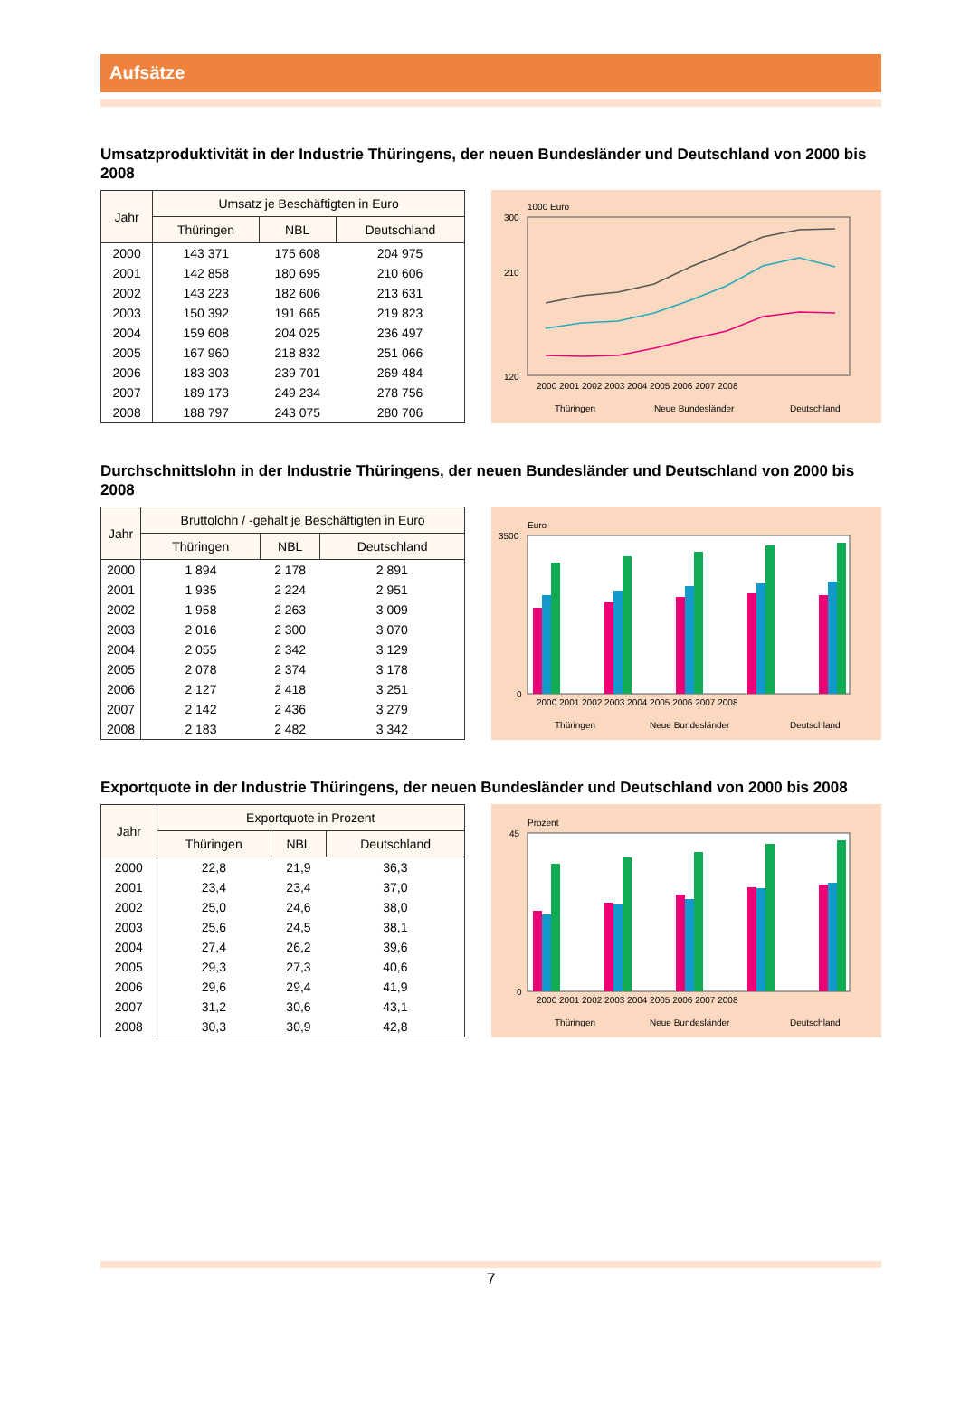Aufsätze
Umsatzproduktivität in der Industrie Thüringens, der neuen Bundesländer und Deutschland von 2000 bis 2008
| Jahr | Umsatz je Beschäftigten in Euro | | |
| --- | --- | --- | --- |
| | Thüringen | NBL | Deutschland |
| 2000 | 143 371 | 175 608 | 204 975 |
| 2001 | 142 858 | 180 695 | 210 606 |
| 2002 | 143 223 | 182 606 | 213 631 |
| 2003 | 150 392 | 191 665 | 219 823 |
| 2004 | 159 608 | 204 025 | 236 497 |
| 2005 | 167 960 | 218 832 | 251 066 |
| 2006 | 183 303 | 239 701 | 269 484 |
| 2007 | 189 173 | 249 234 | 278 756 |
| 2008 | 188 797 | 243 075 | 280 706 |
1000 Euro
300
210
120
2000 2001 2002 2003 2004 2005 2006 2007 2008
Thüringen
Neue Bundesländer
Deutschland
Durchschnittslohn in der Industrie Thüringens, der neuen Bundesländer und Deutschland von 2000 bis 2008
| Jahr | Bruttolohn / -gehalt je Beschäftigten in Euro | | |
| --- | --- | --- | --- |
| | Thüringen | NBL | Deutschland |
| 2000 | 1 894 | 2 178 | 2 891 |
| 2001 | 1 935 | 2 224 | 2 951 |
| 2002 | 1 958 | 2 263 | 3 009 |
| 2003 | 2 016 | 2 300 | 3 070 |
| 2004 | 2 055 | 2 342 | 3 129 |
| 2005 | 2 078 | 2 374 | 3 178 |
| 2006 | 2 127 | 2 418 | 3 251 |
| 2007 | 2 142 | 2 436 | 3 279 |
| 2008 | 2 183 | 2 482 | 3 342 |
Euro
3500
0
2000 2001 2002 2003 2004 2005 2006 2007 2008
Thüringen
Neue Bundesländer
Deutschland
Exportquote in der Industrie Thüringens, der neuen Bundesländer und Deutschland von 2000 bis 2008
| Jahr | Exportquote in Prozent | | |
| --- | --- | --- | --- |
| | Thüringen | NBL | Deutschland |
| 2000 | 22,8 | 21,9 | 36,3 |
| 2001 | 23,4 | 23,4 | 37,0 |
| 2002 | 25,0 | 24,6 | 38,0 |
| 2003 | 25,6 | 24,5 | 38,1 |
| 2004 | 27,4 | 26,2 | 39,6 |
| 2005 | 29,3 | 27,3 | 40,6 |
| 2006 | 29,6 | 29,4 | 41,9 |
| 2007 | 31,2 | 30,6 | 43,1 |
| 2008 | 30,3 | 30,9 | 42,8 |
Prozent
45
0
2000 2001 2002 2003 2004 2005 2006 2007 2008
Thüringen
Neue Bundesländer
Deutschland
7